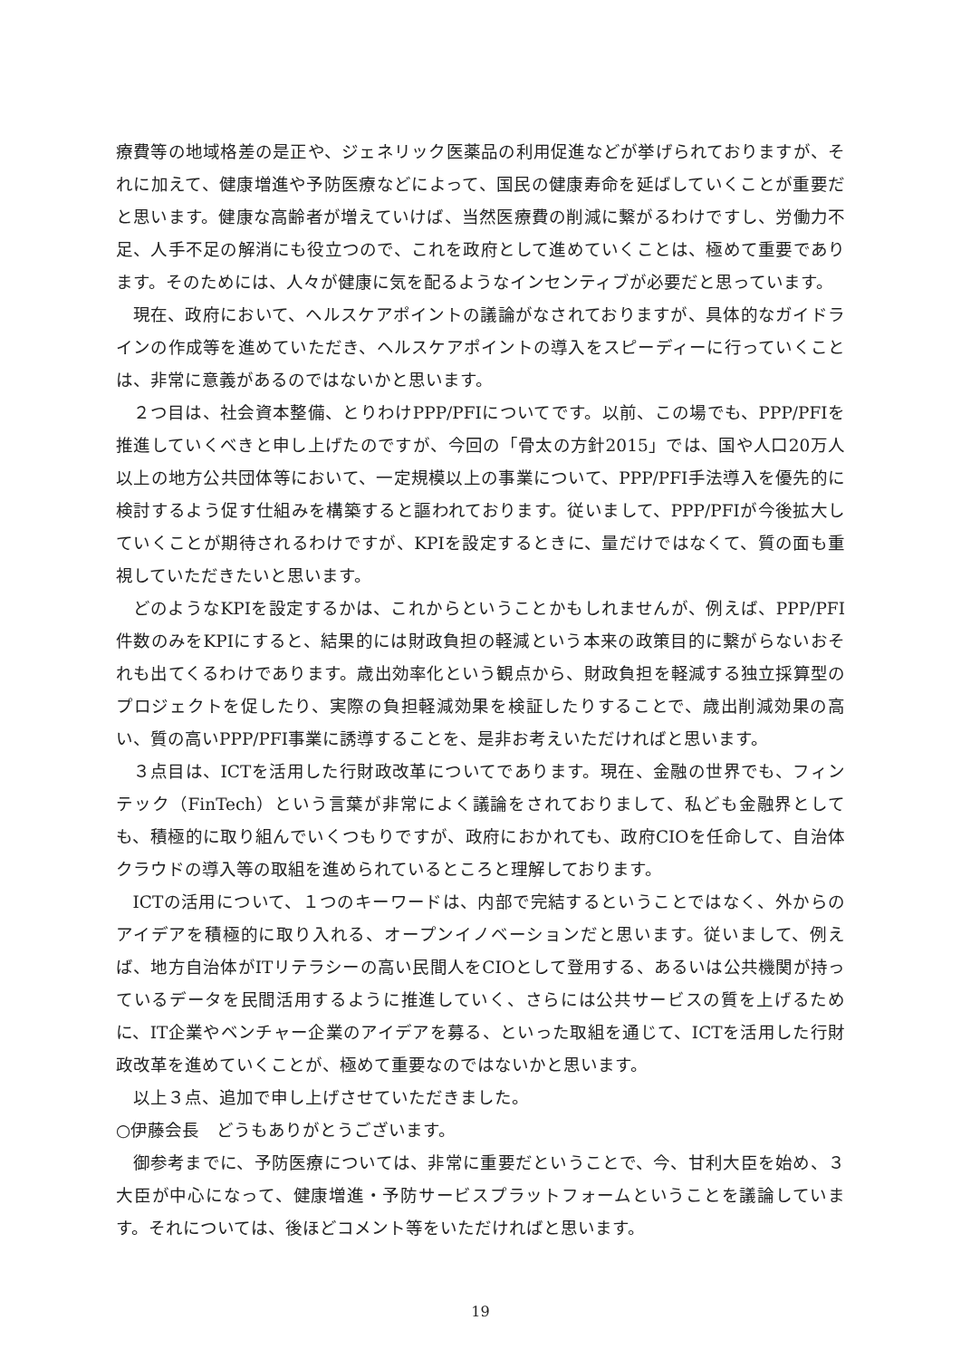療費等の地域格差の是正や、ジェネリック医薬品の利用促進などが挙げられておりますが、それに加えて、健康増進や予防医療などによって、国民の健康寿命を延ばしていくことが重要だと思います。健康な高齢者が増えていけば、当然医療費の削減に繋がるわけですし、労働力不足、人手不足の解消にも役立つので、これを政府として進めていくことは、極めて重要であります。そのためには、人々が健康に気を配るようなインセンティブが必要だと思っています。
現在、政府において、ヘルスケアポイントの議論がなされておりますが、具体的なガイドラインの作成等を進めていただき、ヘルスケアポイントの導入をスピーディーに行っていくことは、非常に意義があるのではないかと思います。
２つ目は、社会資本整備、とりわけPPP/PFIについてです。以前、この場でも、PPP/PFIを推進していくべきと申し上げたのですが、今回の「骨太の方針2015」では、国や人口20万人以上の地方公共団体等において、一定規模以上の事業について、PPP/PFI手法導入を優先的に検討するよう促す仕組みを構築すると謳われております。従いまして、PPP/PFIが今後拡大していくことが期待されるわけですが、KPIを設定するときに、量だけではなくて、質の面も重視していただきたいと思います。
どのようなKPIを設定するかは、これからということかもしれませんが、例えば、PPP/PFI件数のみをKPIにすると、結果的には財政負担の軽減という本来の政策目的に繋がらないおそれも出てくるわけであります。歳出効率化という観点から、財政負担を軽減する独立採算型のプロジェクトを促したり、実際の負担軽減効果を検証したりすることで、歳出削減効果の高い、質の高いPPP/PFI事業に誘導することを、是非お考えいただければと思います。
３点目は、ICTを活用した行財政改革についてであります。現在、金融の世界でも、フィンテック（FinTech）という言葉が非常によく議論をされておりまして、私ども金融界としても、積極的に取り組んでいくつもりですが、政府におかれても、政府CIOを任命して、自治体クラウドの導入等の取組を進められているところと理解しております。
ICTの活用について、１つのキーワードは、内部で完結するということではなく、外からのアイデアを積極的に取り入れる、オープンイノベーションだと思います。従いまして、例えば、地方自治体がITリテラシーの高い民間人をCIOとして登用する、あるいは公共機関が持っているデータを民間活用するように推進していく、さらには公共サービスの質を上げるために、IT企業やベンチャー企業のアイデアを募る、といった取組を通じて、ICTを活用した行財政改革を進めていくことが、極めて重要なのではないかと思います。
以上３点、追加で申し上げさせていただきました。
○伊藤会長　どうもありがとうございます。
御参考までに、予防医療については、非常に重要だということで、今、甘利大臣を始め、３大臣が中心になって、健康増進・予防サービスプラットフォームということを議論しています。それについては、後ほどコメント等をいただければと思います。
19